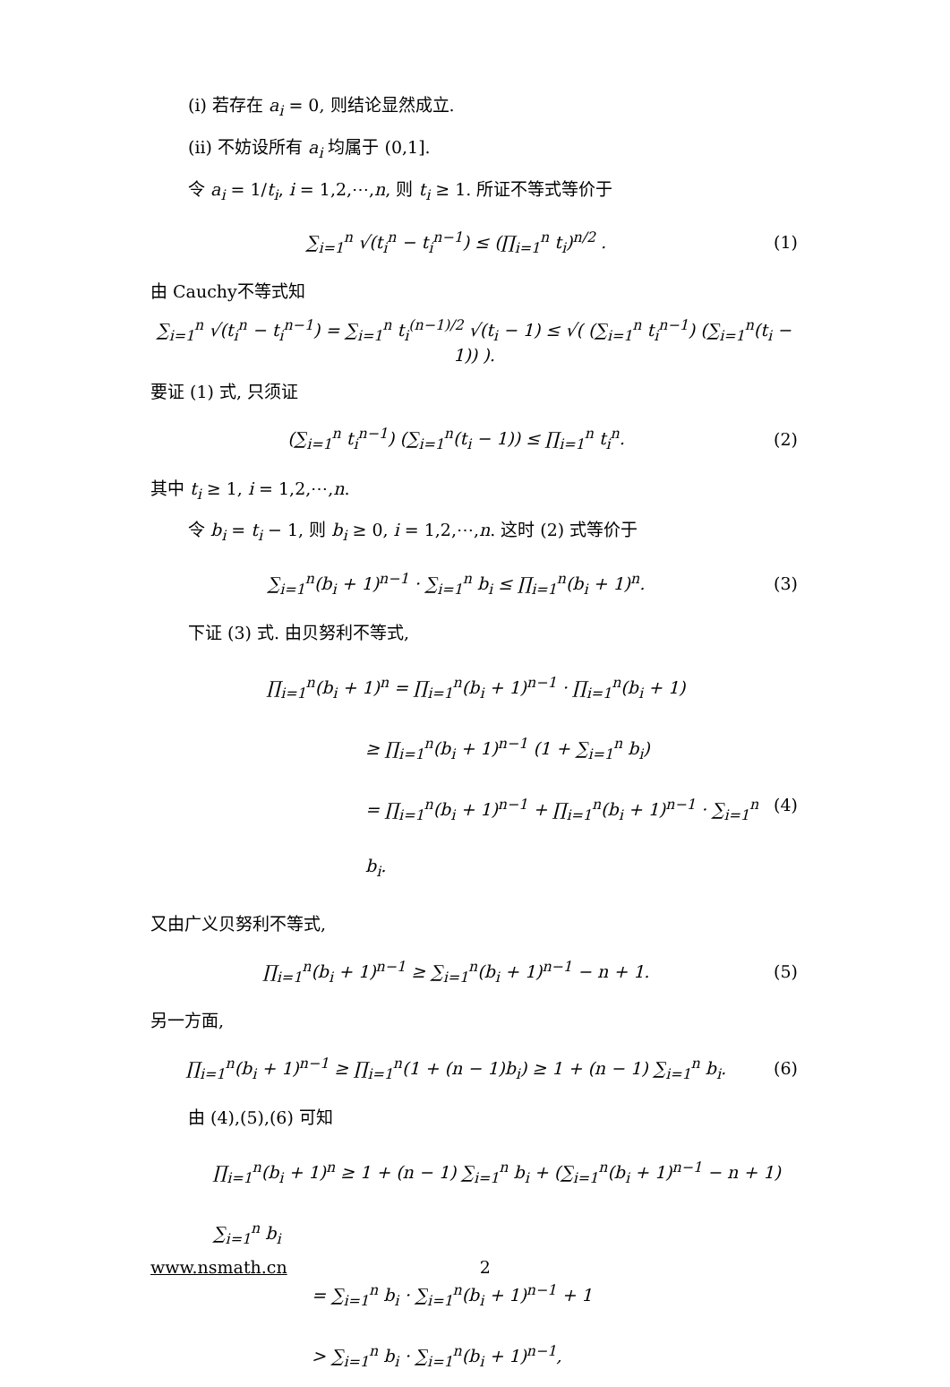(i) 若存在 a<sub>i</sub> = 0, 则结论显然成立.
(ii) 不妨设所有 a<sub>i</sub> 均属于 (0,1].
令 a<sub>i</sub> = 1/t<sub>i</sub>, i = 1,2,⋯,n, 则 t<sub>i</sub> ≥ 1. 所证不等式等价于
∑<sub>i=1</sub><sup>n</sup> √(t<sub>i</sub><sup>n</sup> − t<sub>i</sub><sup>n−1</sup>) ≤ (∏<sub>i=1</sub><sup>n</sup> t<sub>i</sub>)<sup>n/2</sup> . (1)
由 Cauchy不等式知
∑<sub>i=1</sub><sup>n</sup> √(t<sub>i</sub><sup>n</sup> − t<sub>i</sub><sup>n−1</sup>) = ∑<sub>i=1</sub><sup>n</sup> t<sub>i</sub><sup>(n−1)/2</sup> √(t<sub>i</sub> − 1) ≤ √( (∑<sub>i=1</sub><sup>n</sup> t<sub>i</sub><sup>n−1</sup>) (∑<sub>i=1</sub><sup>n</sup>(t<sub>i</sub> − 1)) ).
要证 (1) 式, 只须证
(∑<sub>i=1</sub><sup>n</sup> t<sub>i</sub><sup>n−1</sup>) (∑<sub>i=1</sub><sup>n</sup>(t<sub>i</sub> − 1)) ≤ ∏<sub>i=1</sub><sup>n</sup> t<sub>i</sub><sup>n</sup>. (2)
其中 t<sub>i</sub> ≥ 1, i = 1,2,⋯,n.
令 b<sub>i</sub> = t<sub>i</sub> − 1, 则 b<sub>i</sub> ≥ 0, i = 1,2,⋯,n. 这时 (2) 式等价于
∑<sub>i=1</sub><sup>n</sup>(b<sub>i</sub> + 1)<sup>n−1</sup> · ∑<sub>i=1</sub><sup>n</sup> b<sub>i</sub> ≤ ∏<sub>i=1</sub><sup>n</sup>(b<sub>i</sub> + 1)<sup>n</sup>. (3)
下证 (3) 式. 由贝努利不等式,
∏<sub>i=1</sub><sup>n</sup>(b<sub>i</sub> + 1)<sup>n</sup> = ∏<sub>i=1</sub><sup>n</sup>(b<sub>i</sub> + 1)<sup>n−1</sup> · ∏<sub>i=1</sub><sup>n</sup>(b<sub>i</sub> + 1)
≥ ∏<sub>i=1</sub><sup>n</sup>(b<sub>i</sub> + 1)<sup>n−1</sup> (1 + ∑<sub>i=1</sub><sup>n</sup> b<sub>i</sub>)
= ∏<sub>i=1</sub><sup>n</sup>(b<sub>i</sub> + 1)<sup>n−1</sup> + ∏<sub>i=1</sub><sup>n</sup>(b<sub>i</sub> + 1)<sup>n−1</sup> · ∑<sub>i=1</sub><sup>n</sup> b<sub>i</sub>. (4)
又由广义贝努利不等式,
∏<sub>i=1</sub><sup>n</sup>(b<sub>i</sub> + 1)<sup>n−1</sup> ≥ ∑<sub>i=1</sub><sup>n</sup>(b<sub>i</sub> + 1)<sup>n−1</sup> − n + 1. (5)
另一方面,
∏<sub>i=1</sub><sup>n</sup>(b<sub>i</sub> + 1)<sup>n−1</sup> ≥ ∏<sub>i=1</sub><sup>n</sup>(1 + (n − 1)b<sub>i</sub>) ≥ 1 + (n − 1) ∑<sub>i=1</sub><sup>n</sup> b<sub>i</sub>. (6)
由 (4),(5),(6) 可知
∏<sub>i=1</sub><sup>n</sup>(b<sub>i</sub> + 1)<sup>n</sup> ≥ 1 + (n − 1) ∑<sub>i=1</sub><sup>n</sup> b<sub>i</sub> + (∑<sub>i=1</sub><sup>n</sup>(b<sub>i</sub> + 1)<sup>n−1</sup> − n + 1) ∑<sub>i=1</sub><sup>n</sup> b<sub>i</sub>
= ∑<sub>i=1</sub><sup>n</sup> b<sub>i</sub> · ∑<sub>i=1</sub><sup>n</sup>(b<sub>i</sub> + 1)<sup>n−1</sup> + 1
> ∑<sub>i=1</sub><sup>n</sup> b<sub>i</sub> · ∑<sub>i=1</sub><sup>n</sup>(b<sub>i</sub> + 1)<sup>n−1</sup>,
www.nsmath.cn 2